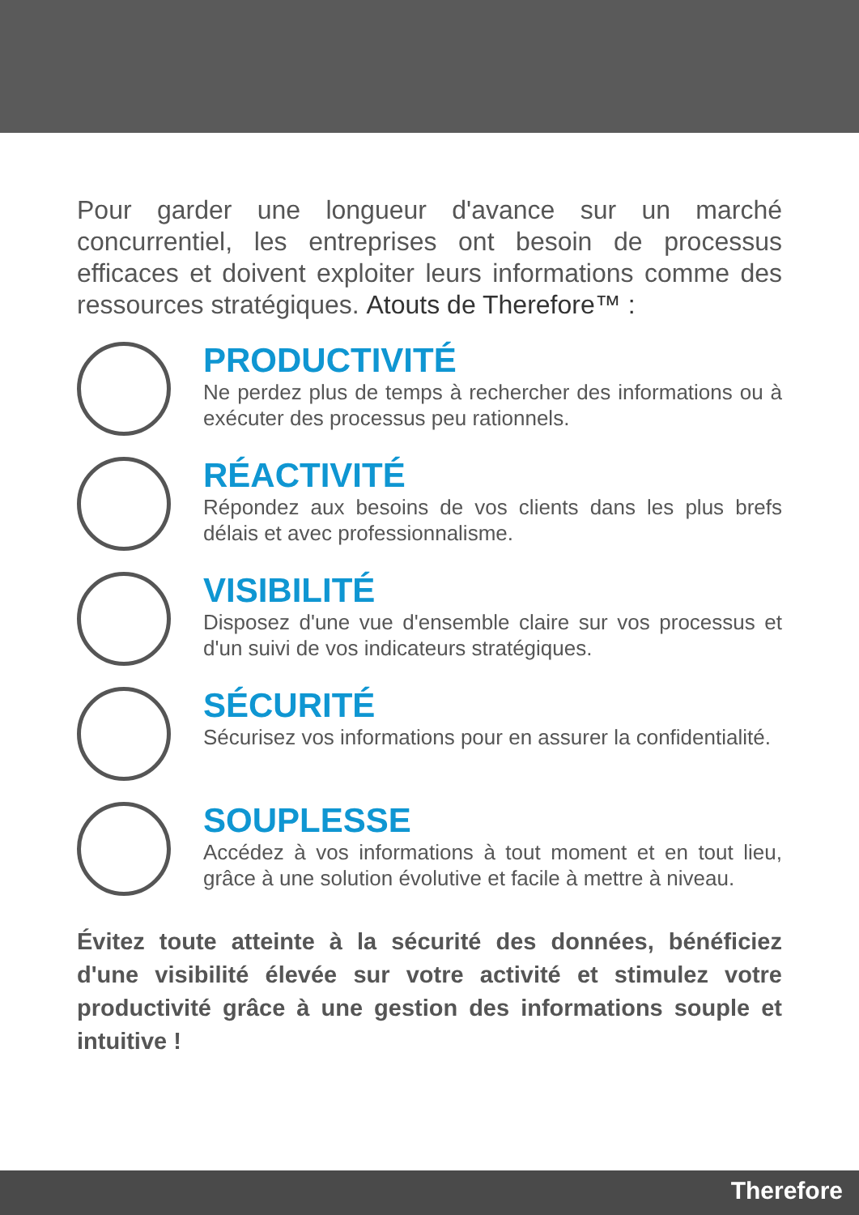Pour garder une longueur d'avance sur un marché concurrentiel, les entreprises ont besoin de processus efficaces et doivent exploiter leurs informations comme des ressources stratégiques. Atouts de Therefore™ :
PRODUCTIVITÉ
Ne perdez plus de temps à rechercher des informations ou à exécuter des processus peu rationnels.
RÉACTIVITÉ
Répondez aux besoins de vos clients dans les plus brefs délais et avec professionnalisme.
VISIBILITÉ
Disposez d'une vue d'ensemble claire sur vos processus et d'un suivi de vos indicateurs stratégiques.
SÉCURITÉ
Sécurisez vos informations pour en assurer la confidentialité.
SOUPLESSE
Accédez à vos informations à tout moment et en tout lieu, grâce à une solution évolutive et facile à mettre à niveau.
Évitez toute atteinte à la sécurité des données, bénéficiez d'une visibilité élevée sur votre activité et stimulez votre productivité grâce à une gestion des informations souple et intuitive !
Therefore